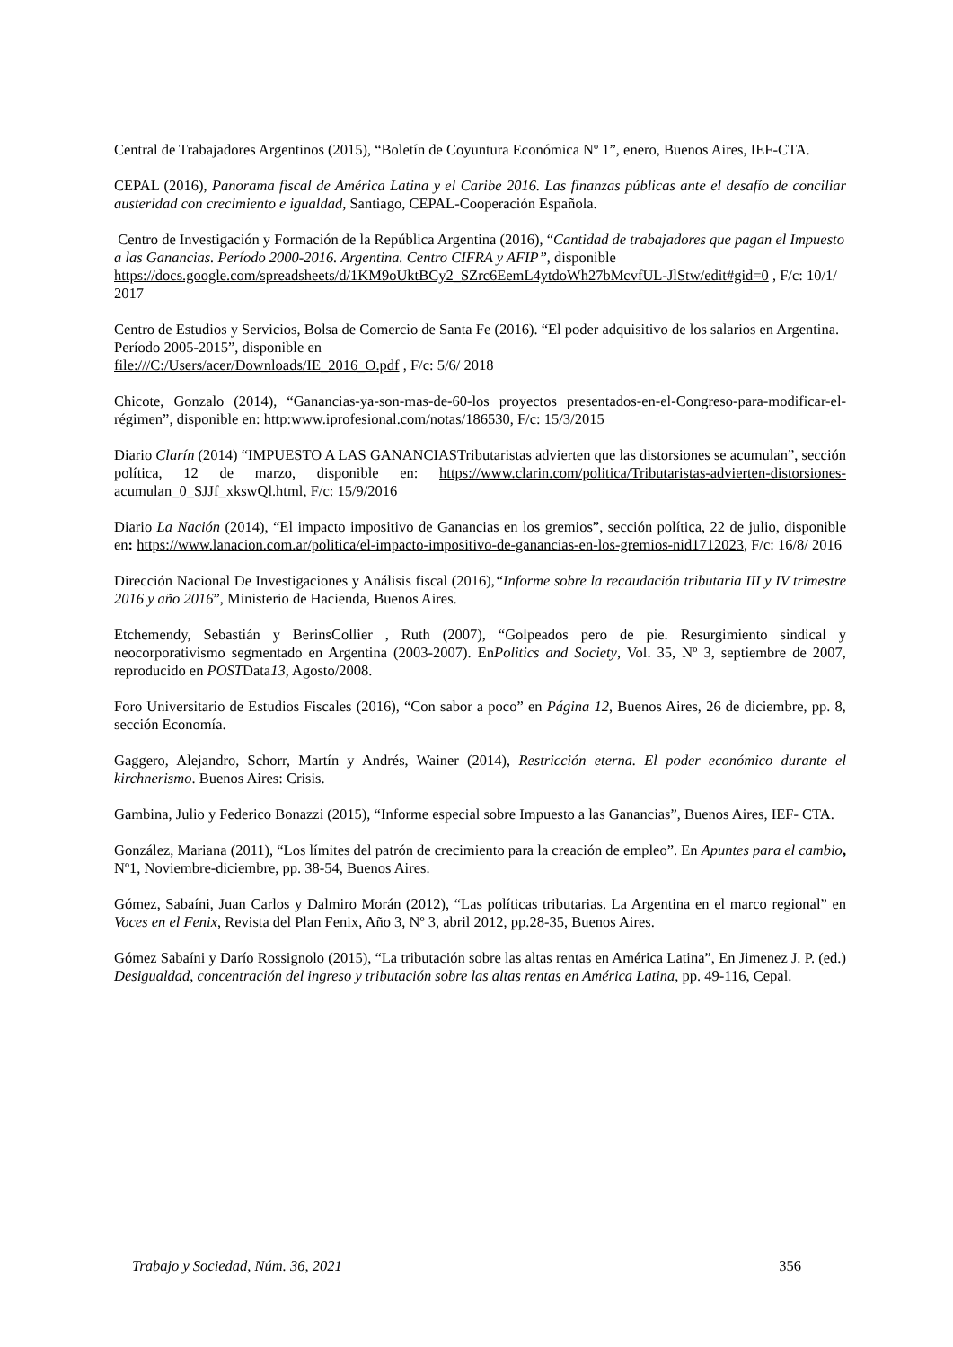Central de Trabajadores Argentinos (2015), “Boletín de Coyuntura Económica Nº 1”, enero, Buenos Aires, IEF-CTA.
CEPAL (2016), Panorama fiscal de América Latina y el Caribe 2016. Las finanzas públicas ante el desafío de conciliar austeridad con crecimiento e igualdad, Santiago, CEPAL-Cooperación Española.
Centro de Investigación y Formación de la República Argentina (2016), “Cantidad de trabajadores que pagan el Impuesto a las Ganancias. Período 2000-2016. Argentina. Centro CIFRA y AFIP”, disponible
https://docs.google.com/spreadsheets/d/1KM9oUktBCy2_SZrc6EemL4ytdoWh27bMcvfUL-JlStw/edit#gid=0 , F/c: 10/1/ 2017
Centro de Estudios y Servicios, Bolsa de Comercio de Santa Fe (2016). “El poder adquisitivo de los salarios en Argentina. Período 2005-2015”, disponible en
file:///C:/Users/acer/Downloads/IE_2016_O.pdf , F/c: 5/6/ 2018
Chicote, Gonzalo (2014), “Ganancias-ya-son-mas-de-60-los proyectos presentados-en-el-Congreso-para-modificar-el-régimen”, disponible en: http:www.iprofesional.com/notas/186530, F/c: 15/3/2015
Diario Clarín (2014) “IMPUESTO A LAS GANANCIASTributaristas advierten que las distorsiones se acumulan”, sección política, 12 de marzo, disponible en: https://www.clarin.com/politica/Tributaristas-advierten-distorsiones-acumulan_0_SJJf_xkswQl.html, F/c: 15/9/2016
Diario La Nación (2014), “El impacto impositivo de Ganancias en los gremios”, sección política, 22 de julio, disponible en: https://www.lanacion.com.ar/politica/el-impacto-impositivo-de-ganancias-en-los-gremios-nid1712023, F/c: 16/8/ 2016
Dirección Nacional De Investigaciones y Análisis fiscal (2016),“Informe sobre la recaudación tributaria III y IV trimestre 2016 y año 2016”, Ministerio de Hacienda, Buenos Aires.
Etchemendy, Sebastián y BerinsCollier , Ruth (2007), “Golpeados pero de pie. Resurgimiento sindical y neocorporativismo segmentado en Argentina (2003-2007). EnPolitics and Society, Vol. 35, Nº 3, septiembre de 2007, reproducido en POSTData13, Agosto/2008.
Foro Universitario de Estudios Fiscales (2016), “Con sabor a poco” en Página 12, Buenos Aires, 26 de diciembre, pp. 8, sección Economía.
Gaggero, Alejandro, Schorr, Martín y Andrés, Wainer (2014), Restricción eterna. El poder económico durante el kirchnerismo. Buenos Aires: Crisis.
Gambina, Julio y Federico Bonazzi (2015), “Informe especial sobre Impuesto a las Ganancias”, Buenos Aires, IEF- CTA.
González, Mariana (2011), “Los límites del patrón de crecimiento para la creación de empleo”. En Apuntes para el cambio, Nº1, Noviembre-diciembre, pp. 38-54, Buenos Aires.
Gómez, Sabaíni, Juan Carlos y Dalmiro Morán (2012), “Las políticas tributarias. La Argentina en el marco regional” en Voces en el Fenix, Revista del Plan Fenix, Año 3, Nº 3, abril 2012, pp.28-35, Buenos Aires.
Gómez Sabaíni y Darío Rossignolo (2015), “La tributación sobre las altas rentas en América Latina”, En Jimenez J. P. (ed.) Desigualdad, concentración del ingreso y tributación sobre las altas rentas en América Latina, pp. 49-116, Cepal.
Trabajo y Sociedad, Núm. 36, 2021 356